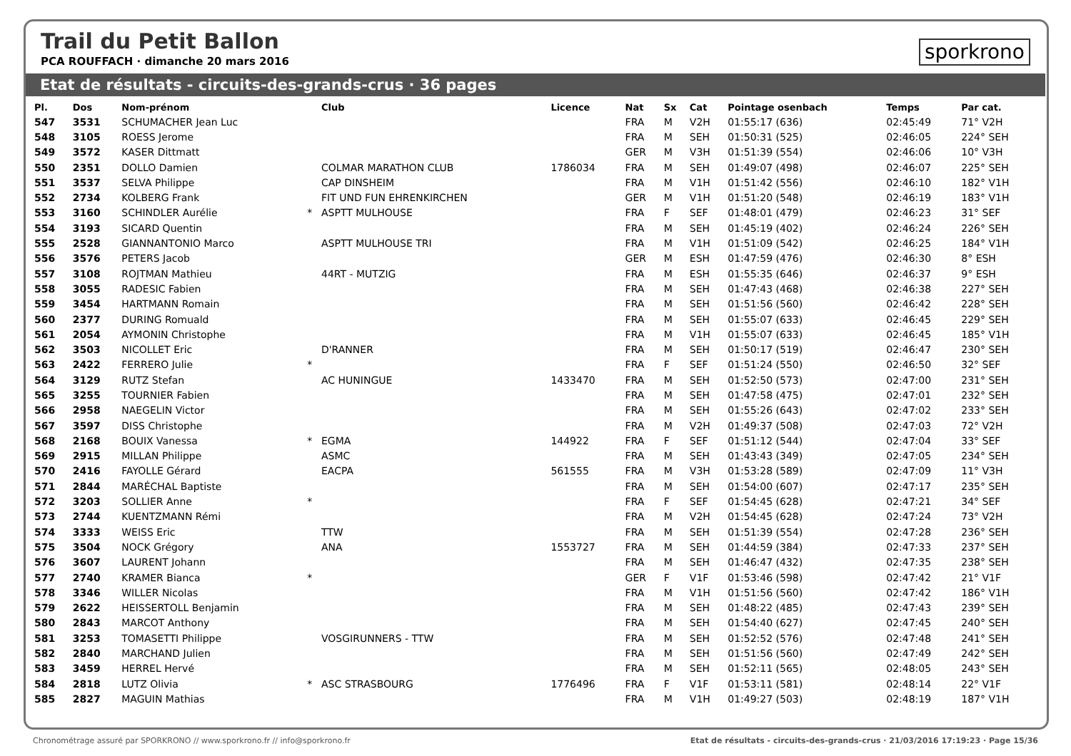Trail du Petit Ballon
PCA ROUFFACH · dimanche 20 mars 2016
sporkrono
Etat de résultats - circuits-des-grands-crus · 36 pages
| Pl. | Dos | Nom-prénom | | Club | Licence | Nat | Sx | Cat | Pointage osenbach | Temps | Par cat. |
| --- | --- | --- | --- | --- | --- | --- | --- | --- | --- | --- | --- |
| 547 | 3531 | SCHUMACHER Jean Luc | | | | FRA | M | V2H | 01:55:17 (636) | 02:45:49 | 71° V2H |
| 548 | 3105 | ROESS Jerome | | | | FRA | M | SEH | 01:50:31 (525) | 02:46:05 | 224° SEH |
| 549 | 3572 | KASER Dittmatt | | | | GER | M | V3H | 01:51:39 (554) | 02:46:06 | 10° V3H |
| 550 | 2351 | DOLLO Damien | | COLMAR MARATHON CLUB | 1786034 | FRA | M | SEH | 01:49:07 (498) | 02:46:07 | 225° SEH |
| 551 | 3537 | SELVA Philippe | | CAP DINSHEIM | | FRA | M | V1H | 01:51:42 (556) | 02:46:10 | 182° V1H |
| 552 | 2734 | KOLBERG Frank | | FIT UND FUN EHRENKIRCHEN | | GER | M | V1H | 01:51:20 (548) | 02:46:19 | 183° V1H |
| 553 | 3160 | SCHINDLER Aurélie | * | ASPTT MULHOUSE | | FRA | F | SEF | 01:48:01 (479) | 02:46:23 | 31° SEF |
| 554 | 3193 | SICARD Quentin | | | | FRA | M | SEH | 01:45:19 (402) | 02:46:24 | 226° SEH |
| 555 | 2528 | GIANNANTONIO Marco | | ASPTT MULHOUSE TRI | | FRA | M | V1H | 01:51:09 (542) | 02:46:25 | 184° V1H |
| 556 | 3576 | PETERS Jacob | | | | GER | M | ESH | 01:47:59 (476) | 02:46:30 | 8° ESH |
| 557 | 3108 | ROJTMAN Mathieu | | 44RT - MUTZIG | | FRA | M | ESH | 01:55:35 (646) | 02:46:37 | 9° ESH |
| 558 | 3055 | RADESIC Fabien | | | | FRA | M | SEH | 01:47:43 (468) | 02:46:38 | 227° SEH |
| 559 | 3454 | HARTMANN Romain | | | | FRA | M | SEH | 01:51:56 (560) | 02:46:42 | 228° SEH |
| 560 | 2377 | DURING Romuald | | | | FRA | M | SEH | 01:55:07 (633) | 02:46:45 | 229° SEH |
| 561 | 2054 | AYMONIN Christophe | | | | FRA | M | V1H | 01:55:07 (633) | 02:46:45 | 185° V1H |
| 562 | 3503 | NICOLLET Eric | | D'RANNER | | FRA | M | SEH | 01:50:17 (519) | 02:46:47 | 230° SEH |
| 563 | 2422 | FERRERO Julie | * | | | FRA | F | SEF | 01:51:24 (550) | 02:46:50 | 32° SEF |
| 564 | 3129 | RUTZ Stefan | | AC HUNINGUE | 1433470 | FRA | M | SEH | 01:52:50 (573) | 02:47:00 | 231° SEH |
| 565 | 3255 | TOURNIER Fabien | | | | FRA | M | SEH | 01:47:58 (475) | 02:47:01 | 232° SEH |
| 566 | 2958 | NAEGELIN Victor | | | | FRA | M | SEH | 01:55:26 (643) | 02:47:02 | 233° SEH |
| 567 | 3597 | DISS Christophe | | | | FRA | M | V2H | 01:49:37 (508) | 02:47:03 | 72° V2H |
| 568 | 2168 | BOUIX Vanessa | * | EGMA | 144922 | FRA | F | SEF | 01:51:12 (544) | 02:47:04 | 33° SEF |
| 569 | 2915 | MILLAN Philippe | | ASMC | | FRA | M | SEH | 01:43:43 (349) | 02:47:05 | 234° SEH |
| 570 | 2416 | FAYOLLE Gérard | | EACPA | 561555 | FRA | M | V3H | 01:53:28 (589) | 02:47:09 | 11° V3H |
| 571 | 2844 | MARÉCHAL Baptiste | | | | FRA | M | SEH | 01:54:00 (607) | 02:47:17 | 235° SEH |
| 572 | 3203 | SOLLIER Anne | * | | | FRA | F | SEF | 01:54:45 (628) | 02:47:21 | 34° SEF |
| 573 | 2744 | KUENTZMANN Rémi | | | | FRA | M | V2H | 01:54:45 (628) | 02:47:24 | 73° V2H |
| 574 | 3333 | WEISS Eric | | TTW | | FRA | M | SEH | 01:51:39 (554) | 02:47:28 | 236° SEH |
| 575 | 3504 | NOCK Grégory | | ANA | 1553727 | FRA | M | SEH | 01:44:59 (384) | 02:47:33 | 237° SEH |
| 576 | 3607 | LAURENT Johann | | | | FRA | M | SEH | 01:46:47 (432) | 02:47:35 | 238° SEH |
| 577 | 2740 | KRAMER Bianca | * | | | GER | F | V1F | 01:53:46 (598) | 02:47:42 | 21° V1F |
| 578 | 3346 | WILLER Nicolas | | | | FRA | M | V1H | 01:51:56 (560) | 02:47:42 | 186° V1H |
| 579 | 2622 | HEISSERTOLL Benjamin | | | | FRA | M | SEH | 01:48:22 (485) | 02:47:43 | 239° SEH |
| 580 | 2843 | MARCOT Anthony | | | | FRA | M | SEH | 01:54:40 (627) | 02:47:45 | 240° SEH |
| 581 | 3253 | TOMASETTI Philippe | | VOSGIRUNNERS - TTW | | FRA | M | SEH | 01:52:52 (576) | 02:47:48 | 241° SEH |
| 582 | 2840 | MARCHAND Julien | | | | FRA | M | SEH | 01:51:56 (560) | 02:47:49 | 242° SEH |
| 583 | 3459 | HERREL Hervé | | | | FRA | M | SEH | 01:52:11 (565) | 02:48:05 | 243° SEH |
| 584 | 2818 | LUTZ Olivia | * | ASC STRASBOURG | 1776496 | FRA | F | V1F | 01:53:11 (581) | 02:48:14 | 22° V1F |
| 585 | 2827 | MAGUIN Mathias | | | | FRA | M | V1H | 01:49:27 (503) | 02:48:19 | 187° V1H |
Chronométrage assuré par SPORKRONO // www.sporkrono.fr // info@sporkrono.fr Etat de résultats - circuits-des-grands-crus · 21/03/2016 17:19:23 · Page 15/36